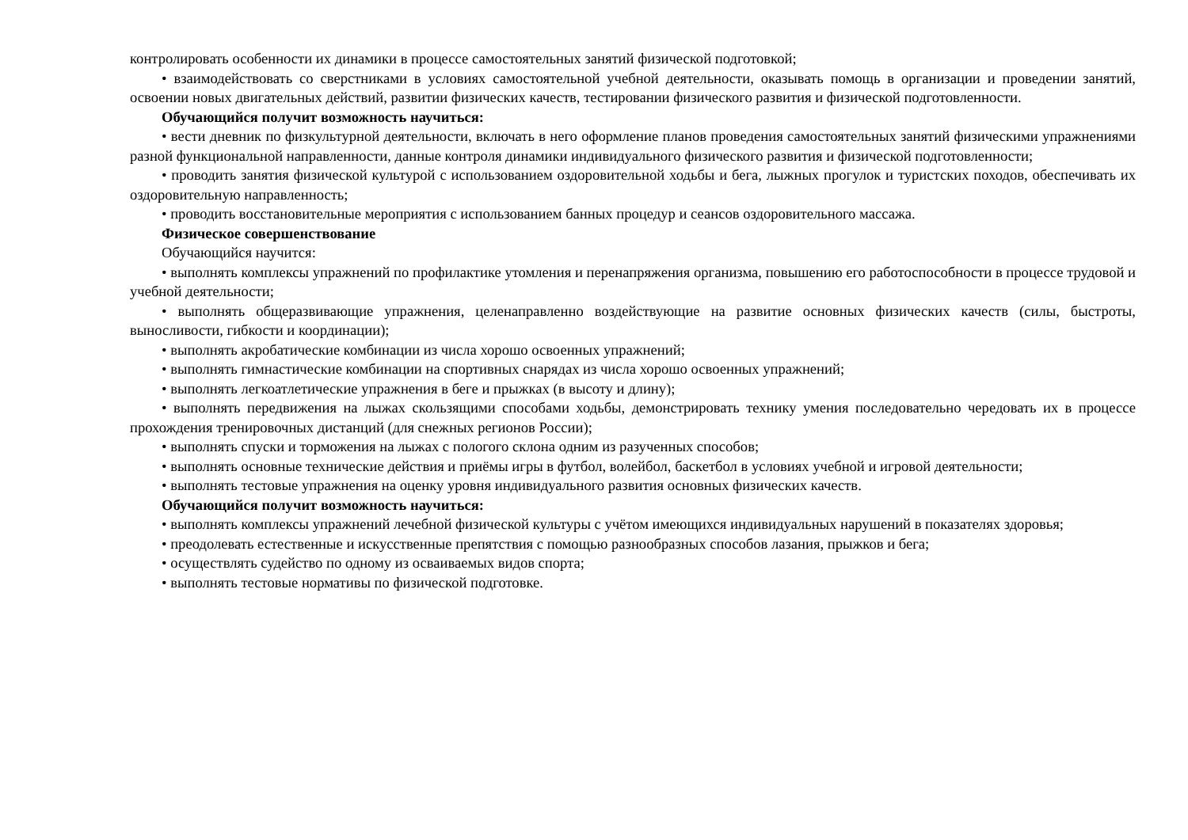контролировать особенности их динамики в процессе самостоятельных занятий физической подготовкой;
• взаимодействовать со сверстниками в условиях самостоятельной учебной деятельности, оказывать помощь в организации и проведении занятий, освоении новых двигательных действий, развитии физических качеств, тестировании физического развития и физической подготовленности.
Обучающийся получит возможность научиться:
• вести дневник по физкультурной деятельности, включать в него оформление планов проведения самостоятельных занятий физическими упражнениями разной функциональной направленности, данные контроля динамики индивидуального физического развития и физической подготовленности;
• проводить занятия физической культурой с использованием оздоровительной ходьбы и бега, лыжных прогулок и туристских походов, обеспечивать их оздоровительную направленность;
• проводить восстановительные мероприятия с использованием банных процедур и сеансов оздоровительного массажа.
Физическое совершенствование
Обучающийся научится:
• выполнять комплексы упражнений по профилактике утомления и перенапряжения организма, повышению его работоспособности в процессе трудовой и учебной деятельности;
• выполнять общеразвивающие упражнения, целенаправленно воздействующие на развитие основных физических качеств (силы, быстроты, выносливости, гибкости и координации);
• выполнять акробатические комбинации из числа хорошо освоенных упражнений;
• выполнять гимнастические комбинации на спортивных снарядах из числа хорошо освоенных упражнений;
• выполнять легкоатлетические упражнения в беге и прыжках (в высоту и длину);
• выполнять передвижения на лыжах скользящими способами ходьбы, демонстрировать технику умения последовательно чередовать их в процессе прохождения тренировочных дистанций (для снежных регионов России);
• выполнять спуски и торможения на лыжах с пологого склона одним из разученных способов;
• выполнять основные технические действия и приёмы игры в футбол, волейбол, баскетбол в условиях учебной и игровой деятельности;
• выполнять тестовые упражнения на оценку уровня индивидуального развития основных физических качеств.
Обучающийся получит возможность научиться:
• выполнять комплексы упражнений лечебной физической культуры с учётом имеющихся индивидуальных нарушений в показателях здоровья;
• преодолевать естественные и искусственные препятствия с помощью разнообразных способов лазания, прыжков и бега;
• осуществлять судейство по одному из осваиваемых видов спорта;
• выполнять тестовые нормативы по физической подготовке.